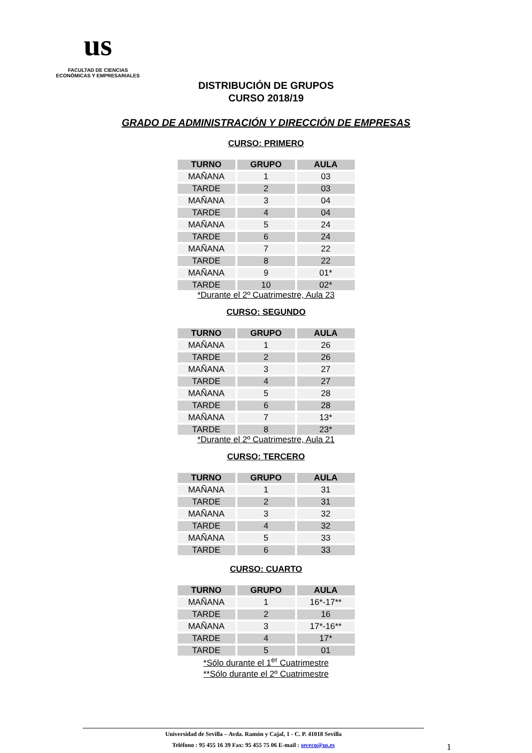us
FACULTAD DE CIENCIAS
ECONÓMICAS Y EMPRESARIALES
DISTRIBUCIÓN DE GRUPOS
CURSO 2018/19
GRADO DE ADMINISTRACIÓN Y DIRECCIÓN DE EMPRESAS
CURSO: PRIMERO
| TURNO | GRUPO | AULA |
| --- | --- | --- |
| MAÑANA | 1 | 03 |
| TARDE | 2 | 03 |
| MAÑANA | 3 | 04 |
| TARDE | 4 | 04 |
| MAÑANA | 5 | 24 |
| TARDE | 6 | 24 |
| MAÑANA | 7 | 22 |
| TARDE | 8 | 22 |
| MAÑANA | 9 | 01* |
| TARDE | 10 | 02* |
*Durante el 2º Cuatrimestre, Aula 23
CURSO: SEGUNDO
| TURNO | GRUPO | AULA |
| --- | --- | --- |
| MAÑANA | 1 | 26 |
| TARDE | 2 | 26 |
| MAÑANA | 3 | 27 |
| TARDE | 4 | 27 |
| MAÑANA | 5 | 28 |
| TARDE | 6 | 28 |
| MAÑANA | 7 | 13* |
| TARDE | 8 | 23* |
*Durante el 2º Cuatrimestre, Aula 21
CURSO: TERCERO
| TURNO | GRUPO | AULA |
| --- | --- | --- |
| MAÑANA | 1 | 31 |
| TARDE | 2 | 31 |
| MAÑANA | 3 | 32 |
| TARDE | 4 | 32 |
| MAÑANA | 5 | 33 |
| TARDE | 6 | 33 |
CURSO: CUARTO
| TURNO | GRUPO | AULA |
| --- | --- | --- |
| MAÑANA | 1 | 16*-17** |
| TARDE | 2 | 16 |
| MAÑANA | 3 | 17*-16** |
| TARDE | 4 | 17* |
| TARDE | 5 | 01 |
*Sólo durante el 1<sup>er</sup> Cuatrimestre
**Sólo durante el 2º Cuatrimestre
Universidad de Sevilla – Avda. Ramón y Cajal, 1 - C. P. 41018 Sevilla
Teléfono : 95 455 16 39 Fax: 95 455 75 06 E-mail : sececo@us.es
1